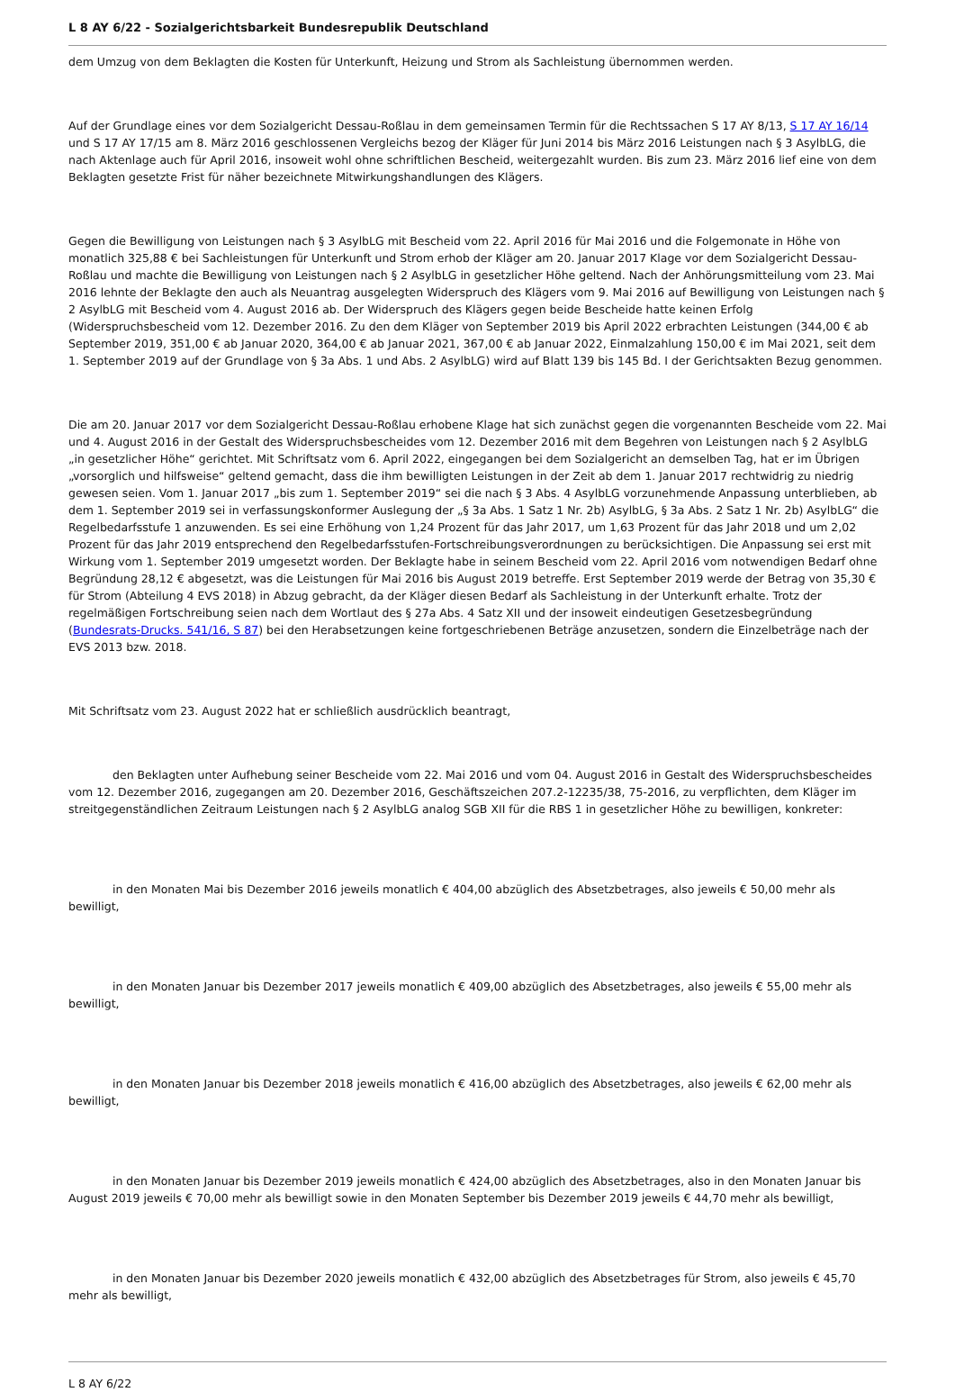L 8 AY 6/22 - Sozialgerichtsbarkeit Bundesrepublik Deutschland
dem Umzug von dem Beklagten die Kosten für Unterkunft, Heizung und Strom als Sachleistung übernommen werden.
Auf der Grundlage eines vor dem Sozialgericht Dessau-Roßlau in dem gemeinsamen Termin für die Rechtssachen S 17 AY 8/13, S 17 AY 16/14 und S 17 AY 17/15 am 8. März 2016 geschlossenen Vergleichs bezog der Kläger für Juni 2014 bis März 2016 Leistungen nach § 3 AsylbLG, die nach Aktenlage auch für April 2016, insoweit wohl ohne schriftlichen Bescheid, weitergezahlt wurden. Bis zum 23. März 2016 lief eine von dem Beklagten gesetzte Frist für näher bezeichnete Mitwirkungshandlungen des Klägers.
Gegen die Bewilligung von Leistungen nach § 3 AsylbLG mit Bescheid vom 22. April 2016 für Mai 2016 und die Folgemonate in Höhe von monatlich 325,88 € bei Sachleistungen für Unterkunft und Strom erhob der Kläger am 20. Januar 2017 Klage vor dem Sozialgericht Dessau-Roßlau und machte die Bewilligung von Leistungen nach § 2 AsylbLG in gesetzlicher Höhe geltend. Nach der Anhörungsmitteilung vom 23. Mai 2016 lehnte der Beklagte den auch als Neuantrag ausgelegten Widerspruch des Klägers vom 9. Mai 2016 auf Bewilligung von Leistungen nach § 2 AsylbLG mit Bescheid vom 4. August 2016 ab. Der Widerspruch des Klägers gegen beide Bescheide hatte keinen Erfolg (Widerspruchsbescheid vom 12. Dezember 2016. Zu den dem Kläger von September 2019 bis April 2022 erbrachten Leistungen (344,00 € ab September 2019, 351,00 € ab Januar 2020, 364,00 € ab Januar 2021, 367,00 € ab Januar 2022, Einmalzahlung 150,00 € im Mai 2021, seit dem 1. September 2019 auf der Grundlage von § 3a Abs. 1 und Abs. 2 AsylbLG) wird auf Blatt 139 bis 145 Bd. I der Gerichtsakten Bezug genommen.
Die am 20. Januar 2017 vor dem Sozialgericht Dessau-Roßlau erhobene Klage hat sich zunächst gegen die vorgenannten Bescheide vom 22. Mai und 4. August 2016 in der Gestalt des Widerspruchsbescheides vom 12. Dezember 2016 mit dem Begehren von Leistungen nach § 2 AsylbLG „in gesetzlicher Höhe“ gerichtet. Mit Schriftsatz vom 6. April 2022, eingegangen bei dem Sozialgericht an demselben Tag, hat er im Übrigen „vorsorglich und hilfsweise“ geltend gemacht, dass die ihm bewilligten Leistungen in der Zeit ab dem 1. Januar 2017 rechtwidrig zu niedrig gewesen seien. Vom 1. Januar 2017 „bis zum 1. September 2019“ sei die nach § 3 Abs. 4 AsylbLG vorzunehmende Anpassung unterblieben, ab dem 1. September 2019 sei in verfassungskonformer Auslegung der „§ 3a Abs. 1 Satz 1 Nr. 2b) AsylbLG, § 3a Abs. 2 Satz 1 Nr. 2b) AsylbLG“ die Regelbedarfsstufe 1 anzuwenden. Es sei eine Erhöhung von 1,24 Prozent für das Jahr 2017, um 1,63 Prozent für das Jahr 2018 und um 2,02 Prozent für das Jahr 2019 entsprechend den Regelbedarfsstufen-Fortschreibungsverordnungen zu berücksichtigen. Die Anpassung sei erst mit Wirkung vom 1. September 2019 umgesetzt worden. Der Beklagte habe in seinem Bescheid vom 22. April 2016 vom notwendigen Bedarf ohne Begründung 28,12 € abgesetzt, was die Leistungen für Mai 2016 bis August 2019 betreffe. Erst September 2019 werde der Betrag von 35,30 € für Strom (Abteilung 4 EVS 2018) in Abzug gebracht, da der Kläger diesen Bedarf als Sachleistung in der Unterkunft erhalte. Trotz der regelmäßigen Fortschreibung seien nach dem Wortlaut des § 27a Abs. 4 Satz XII und der insoweit eindeutigen Gesetzesbegründung (Bundesrats-Drucks. 541/16, S 87) bei den Herabsetzungen keine fortgeschriebenen Beträge anzusetzen, sondern die Einzelbeträge nach der EVS 2013 bzw. 2018.
Mit Schriftsatz vom 23. August 2022 hat er schließlich ausdrücklich beantragt,
den Beklagten unter Aufhebung seiner Bescheide vom 22. Mai 2016 und vom 04. August 2016 in Gestalt des Widerspruchsbescheides vom 12. Dezember 2016, zugegangen am 20. Dezember 2016, Geschäftszeichen 207.2-12235/38, 75-2016, zu verpflichten, dem Kläger im streitgegenständlichen Zeitraum Leistungen nach § 2 AsylbLG analog SGB XII für die RBS 1 in gesetzlicher Höhe zu bewilligen, konkreter:
in den Monaten Mai bis Dezember 2016 jeweils monatlich € 404,00 abzüglich des Absetzbetrages, also jeweils € 50,00 mehr als bewilligt,
in den Monaten Januar bis Dezember 2017 jeweils monatlich € 409,00 abzüglich des Absetzbetrages, also jeweils € 55,00 mehr als bewilligt,
in den Monaten Januar bis Dezember 2018 jeweils monatlich € 416,00 abzüglich des Absetzbetrages, also jeweils € 62,00 mehr als bewilligt,
in den Monaten Januar bis Dezember 2019 jeweils monatlich € 424,00 abzüglich des Absetzbetrages, also in den Monaten Januar bis August 2019 jeweils € 70,00 mehr als bewilligt sowie in den Monaten September bis Dezember 2019 jeweils € 44,70 mehr als bewilligt,
in den Monaten Januar bis Dezember 2020 jeweils monatlich € 432,00 abzüglich des Absetzbetrages für Strom, also jeweils € 45,70 mehr als bewilligt,
L 8 AY 6/22